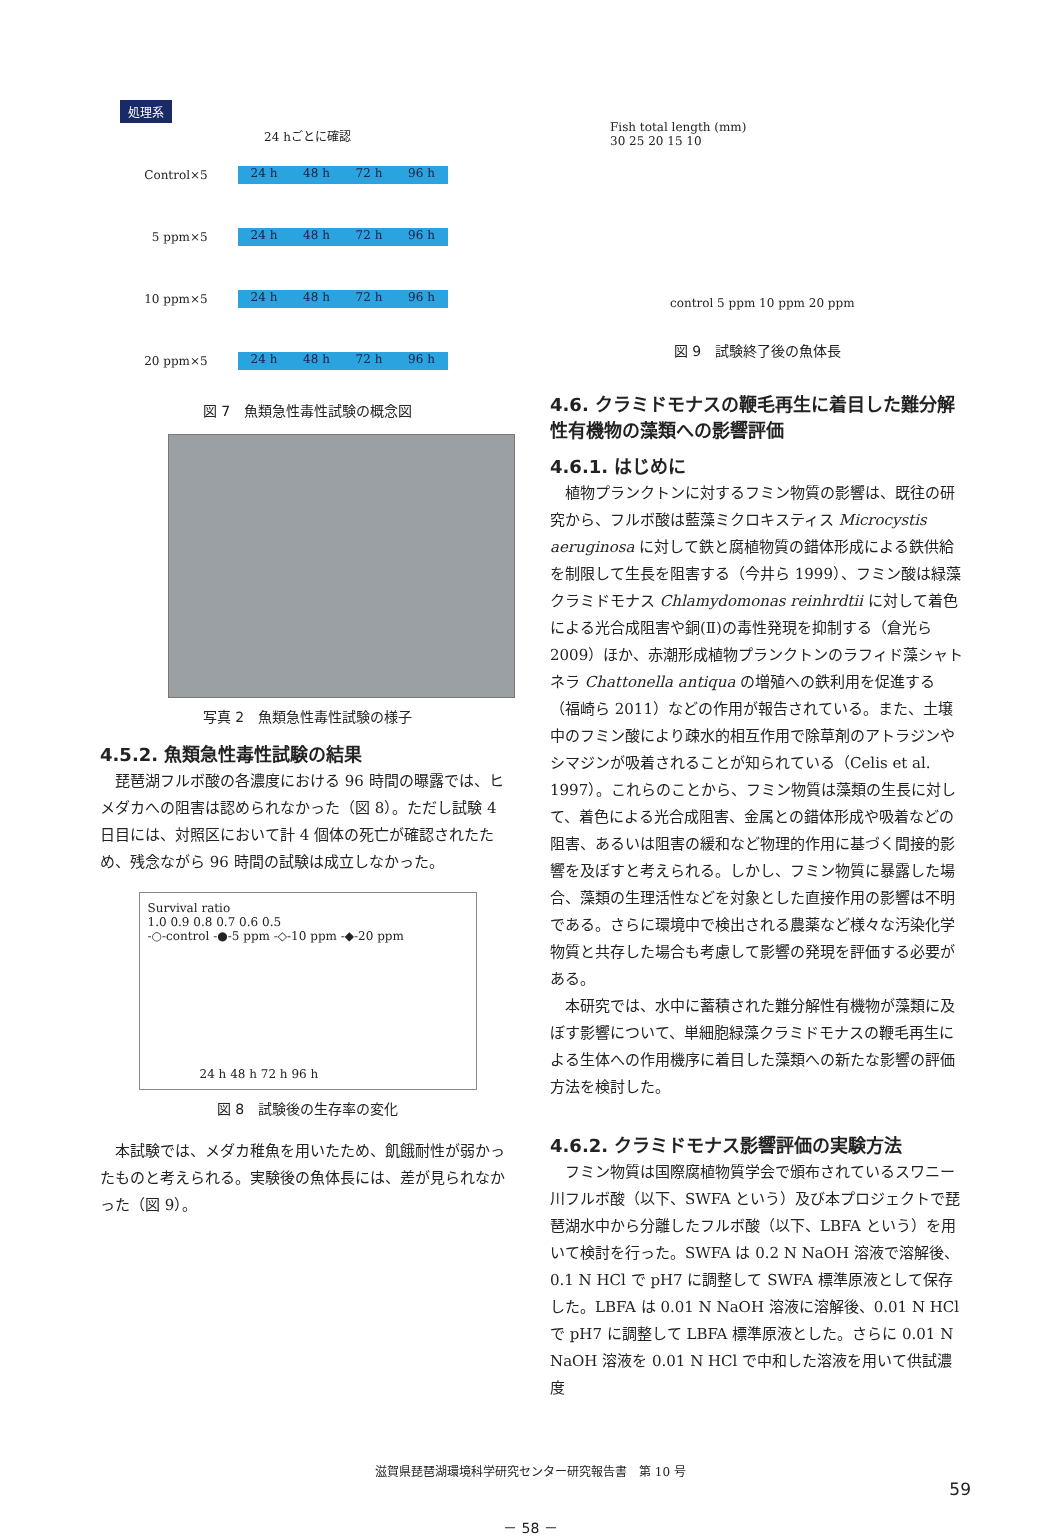処理系
24 hごとに確認
Control ×5
24 h 48 h 72 h 96 h
5 ppm ×5
24 h 48 h 72 h 96 h
10 ppm ×5
24 h 48 h 72 h 96 h
20 ppm ×5
24 h 48 h 72 h 96 h
図 7　魚類急性毒性試験の概念図
写真 2　魚類急性毒性試験の様子
4.5.2. 魚類急性毒性試験の結果
琵琶湖フルボ酸の各濃度における 96 時間の曝露では、ヒメダカへの阻害は認められなかった（図 8）。ただし試験 4 日目には、対照区において計 4 個体の死亡が確認されたため、残念ながら 96 時間の試験は成立しなかった。
Survival ratio
1.0 0.9 0.8 0.7 0.6 0.5
-○-control -●-5 ppm -◇-10 ppm -◆-20 ppm
24 h 48 h 72 h 96 h
図 8　試験後の生存率の変化
本試験では、メダカ稚魚を用いたため、飢餓耐性が弱かったものと考えられる。実験後の魚体長には、差が見られなかった（図 9）。
Fish total length (mm)
30 25 20 15 10
control 5 ppm 10 ppm 20 ppm
図 9　試験終了後の魚体長
4.6. クラミドモナスの鞭毛再生に着目した難分解性有機物の藻類への影響評価
4.6.1. はじめに
植物プランクトンに対するフミン物質の影響は、既往の研究から、フルボ酸は藍藻ミクロキスティス Microcystis aeruginosa に対して鉄と腐植物質の錯体形成による鉄供給を制限して生長を阻害する（今井ら 1999）、フミン酸は緑藻クラミドモナス Chlamydomonas reinhrdtii に対して着色による光合成阻害や銅(Ⅱ)の毒性発現を抑制する（倉光ら 2009）ほか、赤潮形成植物プランクトンのラフィド藻シャトネラ Chattonella antiqua の増殖への鉄利用を促進する（福崎ら 2011）などの作用が報告されている。また、土壌中のフミン酸により疎水的相互作用で除草剤のアトラジンやシマジンが吸着されることが知られている（Celis et al. 1997）。これらのことから、フミン物質は藻類の生長に対して、着色による光合成阻害、金属との錯体形成や吸着などの阻害、あるいは阻害の緩和など物理的作用に基づく間接的影響を及ぼすと考えられる。しかし、フミン物質に暴露した場合、藻類の生理活性などを対象とした直接作用の影響は不明である。さらに環境中で検出される農薬など様々な汚染化学物質と共存した場合も考慮して影響の発現を評価する必要がある。
本研究では、水中に蓄積された難分解性有機物が藻類に及ぼす影響について、単細胞緑藻クラミドモナスの鞭毛再生による生体への作用機序に着目した藻類への新たな影響の評価方法を検討した。
4.6.2. クラミドモナス影響評価の実験方法
フミン物質は国際腐植物質学会で頒布されているスワニー川フルボ酸（以下、SWFA という）及び本プロジェクトで琵琶湖水中から分離したフルボ酸（以下、LBFA という）を用いて検討を行った。SWFA は 0.2 N NaOH 溶液で溶解後、0.1 N HCl で pH7 に調整して SWFA 標準原液として保存した。LBFA は 0.01 N NaOH 溶液に溶解後、0.01 N HCl で pH7 に調整して LBFA 標準原液とした。さらに 0.01 N NaOH 溶液を 0.01 N HCl で中和した溶液を用いて供試濃度
滋賀県琵琶湖環境科学研究センター研究報告書　第 10 号
59
－ 58 －